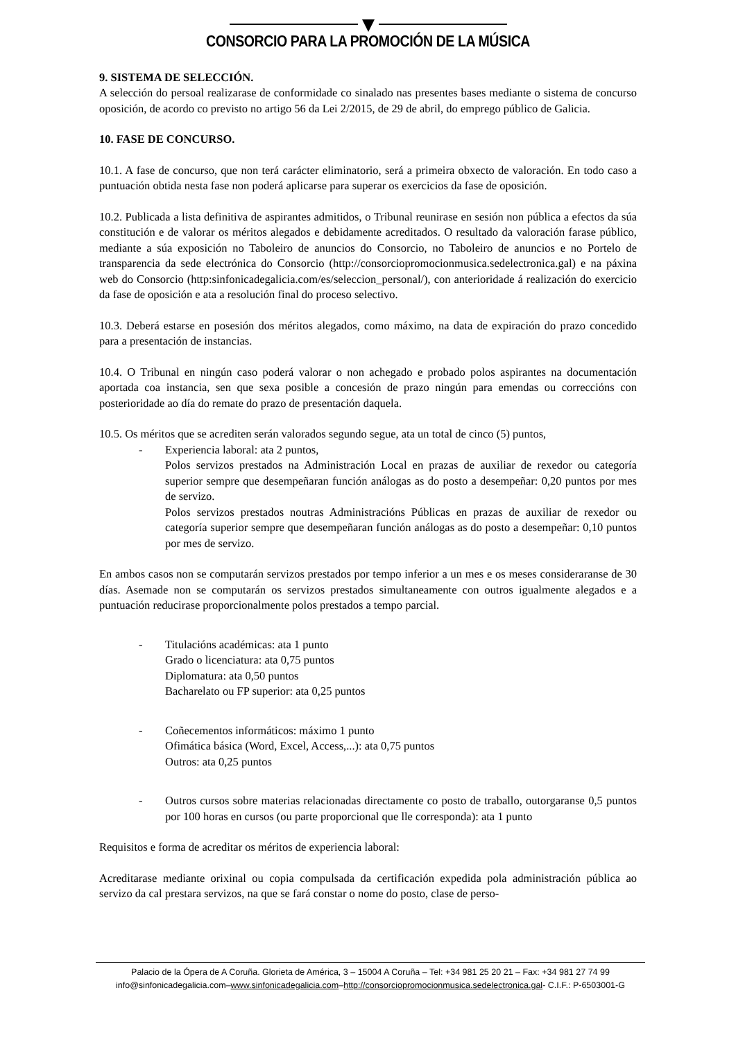CONSORCIO PARA LA PROMOCIÓN DE LA MÚSICA
9. SISTEMA DE SELECCIÓN.
A selección do persoal realizarase de conformidade co sinalado nas presentes bases mediante o sistema de concurso oposición, de acordo co previsto no artigo 56 da Lei 2/2015, de 29 de abril, do emprego público de Galicia.
10. FASE DE CONCURSO.
10.1. A fase de concurso, que non terá carácter eliminatorio, será a primeira obxecto de valoración. En todo caso a puntuación obtida nesta fase non poderá aplicarse para superar os exercicios da fase de oposición.
10.2. Publicada a lista definitiva de aspirantes admitidos, o Tribunal reunirase en sesión non pública a efectos da súa constitución e de valorar os méritos alegados e debidamente acreditados. O resultado da valoración farase público, mediante a súa exposición no Taboleiro de anuncios do Consorcio, no Taboleiro de anuncios e no Portelo de transparencia da sede electrónica do Consorcio (http://consorciopromocionmusica.sedelectronica.gal) e na páxina web do Consorcio (http:sinfonicadegalicia.com/es/seleccion_personal/), con anterioridade á realización do exercicio da fase de oposición e ata a resolución final do proceso selectivo.
10.3. Deberá estarse en posesión dos méritos alegados, como máximo, na data de expiración do prazo concedido para a presentación de instancias.
10.4. O Tribunal en ningún caso poderá valorar o non achegado e probado polos aspirantes na documentación aportada coa instancia, sen que sexa posible a concesión de prazo ningún para emendas ou correccións con posterioridade ao día do remate do prazo de presentación daquela.
10.5. Os méritos que se acrediten serán valorados segundo segue, ata un total de cinco (5) puntos,
- Experiencia laboral: ata 2 puntos,
Polos servizos prestados na Administración Local en prazas de auxiliar de rexedor ou categoría superior sempre que desempeñaran función análogas as do posto a desempeñar: 0,20 puntos por mes de servizo.
Polos servizos prestados noutras Administracións Públicas en prazas de auxiliar de rexedor ou categoría superior sempre que desempeñaran función análogas as do posto a desempeñar: 0,10 puntos por mes de servizo.
En ambos casos non se computarán servizos prestados por tempo inferior a un mes e os meses consideraranse de 30 días. Asemade non se computarán os servizos prestados simultaneamente con outros igualmente alegados e a puntuación reducirase proporcionalmente polos prestados a tempo parcial.
- Titulacións académicas: ata 1 punto
Grado o licenciatura: ata 0,75 puntos
Diplomatura: ata 0,50 puntos
Bacharelato ou FP superior: ata 0,25 puntos
- Coñecementos informáticos: máximo 1 punto
Ofimática básica (Word, Excel, Access,...): ata 0,75 puntos
Outros: ata 0,25 puntos
- Outros cursos sobre materias relacionadas directamente co posto de traballo, outorgaranse 0,5 puntos por 100 horas en cursos (ou parte proporcional que lle corresponda): ata 1 punto
Requisitos e forma de acreditar os méritos de experiencia laboral:
Acreditarase mediante orixinal ou copia compulsada da certificación expedida pola administración pública ao servizo da cal prestara servizos, na que se fará constar o nome do posto, clase de perso-
Palacio de la Ópera de A Coruña. Glorieta de América, 3 – 15004 A Coruña – Tel: +34 981 25 20 21 – Fax: +34 981 27 74 99
info@sinfonicadegalicia.com–www.sinfonicadegalicia.com–http://consorciopromocionmusica.sedelectronica.gal- C.I.F.: P-6503001-G